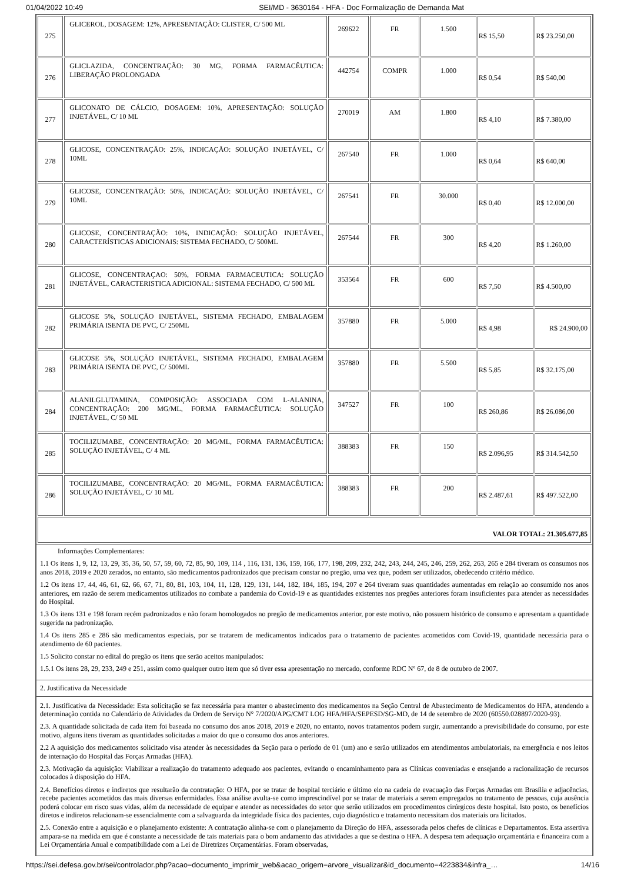01/04/2022 10:49 SEI/MD - 3630164 - HFA - Doc Formalização de Demanda Mat
| 275 | GLICEROL, DOSAGEM: 12%, APRESENTAÇÃO: CLISTER, C/ 500 ML | 269622 | FR | 1.500 | R$ 15,50 | R$ 23.250,00 |
| 276 | GLICLAZIDA, CONCENTRAÇÃO: 30 MG, FORMA FARMACÊUTICA: LIBERAÇÃO PROLONGADA | 442754 | COMPR | 1.000 | R$ 0,54 | R$ 540,00 |
| 277 | GLICONATO DE CÁLCIO, DOSAGEM: 10%, APRESENTAÇÃO: SOLUÇÃO INJETÁVEL, C/ 10 ML | 270019 | AM | 1.800 | R$ 4,10 | R$ 7.380,00 |
| 278 | GLICOSE, CONCENTRAÇÃO: 25%, INDICAÇÃO: SOLUÇÃO INJETÁVEL, C/ 10ML | 267540 | FR | 1.000 | R$ 0,64 | R$ 640,00 |
| 279 | GLICOSE, CONCENTRAÇÃO: 50%, INDICAÇÃO: SOLUÇÃO INJETÁVEL, C/ 10ML | 267541 | FR | 30.000 | R$ 0,40 | R$ 12.000,00 |
| 280 | GLICOSE, CONCENTRAÇÃO: 10%, INDICAÇÃO: SOLUÇÃO INJETÁVEL, CARACTERÍSTICAS ADICIONAIS: SISTEMA FECHADO, C/ 500ML | 267544 | FR | 300 | R$ 4,20 | R$ 1.260,00 |
| 281 | GLICOSE, CONCENTRAÇAO: 50%, FORMA FARMACEUTICA: SOLUÇÃO INJETÁVEL, CARACTERISTICA ADICIONAL: SISTEMA FECHADO, C/ 500 ML | 353564 | FR | 600 | R$ 7,50 | R$ 4.500,00 |
| 282 | GLICOSE 5%, SOLUÇÃO INJETÁVEL, SISTEMA FECHADO, EMBALAGEM PRIMÁRIA ISENTA DE PVC, C/ 250ML | 357880 | FR | 5.000 | R$ 4,98 | R$ 24.900,00 |
| 283 | GLICOSE 5%, SOLUÇÃO INJETÁVEL, SISTEMA FECHADO, EMBALAGEM PRIMÁRIA ISENTA DE PVC, C/ 500ML | 357880 | FR | 5.500 | R$ 5,85 | R$ 32.175,00 |
| 284 | ALANILGLUTAMINA, COMPOSIÇÃO: ASSOCIADA COM L-ALANINA, CONCENTRAÇÃO: 200 MG/ML, FORMA FARMACÊUTICA: SOLUÇÃO INJETÁVEL, C/ 50 ML | 347527 | FR | 100 | R$ 260,86 | R$ 26.086,00 |
| 285 | TOCILIZUMABE, CONCENTRAÇÃO: 20 MG/ML, FORMA FARMACÊUTICA: SOLUÇÃO INJETÁVEL, C/ 4 ML | 388383 | FR | 150 | R$ 2.096,95 | R$ 314.542,50 |
| 286 | TOCILIZUMABE, CONCENTRAÇÃO: 20 MG/ML, FORMA FARMACÊUTICA: SOLUÇÃO INJETÁVEL, C/ 10 ML | 388383 | FR | 200 | R$ 2.487,61 | R$ 497.522,00 |
| VALOR TOTAL: 21.305.677,85 | | | | | | |
Informações Complementares:
1.1 Os itens 1, 9, 12, 13, 29, 35, 36, 50, 57, 59, 60, 72, 85, 90, 109, 114 , 116, 131, 136, 159, 166, 177, 198, 209, 232, 242, 243, 244, 245, 246, 259, 262, 263, 265 e 284 tiveram os consumos nos anos 2018, 2019 e 2020 zerados, no entanto, são medicamentos padronizados que precisam constar no pregão, uma vez que, podem ser utilizados, obedecendo critério médico.
1.2 Os itens 17, 44, 46, 61, 62, 66, 67, 71, 80, 81, 103, 104, 11, 128, 129, 131, 144, 182, 184, 185, 194, 207 e 264 tiveram suas quantidades aumentadas em relação ao consumido nos anos anteriores, em razão de serem medicamentos utilizados no combate a pandemia do Covid-19 e as quantidades existentes nos pregões anteriores foram insuficientes para atender as necessidades do Hospital.
1.3 Os itens 131 e 198 foram recém padronizados e não foram homologados no pregão de medicamentos anterior, por este motivo, não possuem histórico de consumo e apresentam a quantidade sugerida na padronização.
1.4 Os itens 285 e 286 são medicamentos especiais, por se tratarem de medicamentos indicados para o tratamento de pacientes acometidos com Covid-19, quantidade necessária para o atendimento de 60 pacientes.
1.5 Solicito constar no edital do pregão os itens que serão aceitos manipulados:
1.5.1 Os itens 28, 29, 233, 249 e 251, assim como qualquer outro item que só tiver essa apresentação no mercado, conforme RDC Nº 67, de 8 de outubro de 2007.
2. Justificativa da Necessidade
2.1. Justificativa da Necessidade: Esta solicitação se faz necessária para manter o abastecimento dos medicamentos na Seção Central de Abastecimento de Medicamentos do HFA, atendendo a determinação contida no Calendário de Atividades da Ordem de Serviço N° 7/2020/APG/CMT LOG HFA/HFA/SEPESD/SG-MD, de 14 de setembro de 2020 (60550.028897/2020-93).
2.3. A quantidade solicitada de cada item foi baseada no consumo dos anos 2018, 2019 e 2020, no entanto, novos tratamentos podem surgir, aumentando a previsibilidade do consumo, por este motivo, alguns itens tiveram as quantidades solicitadas a maior do que o consumo dos anos anteriores.
2.2 A aquisição dos medicamentos solicitado visa atender às necessidades da Seção para o período de 01 (um) ano e serão utilizados em atendimentos ambulatoriais, na emergência e nos leitos de internação do Hospital das Forças Armadas (HFA).
2.3. Motivação da aquisição: Viabilizar a realização do tratamento adequado aos pacientes, evitando o encaminhamento para as Clínicas conveniadas e ensejando a racionalização de recursos colocados à disposição do HFA.
2.4. Benefícios diretos e indiretos que resultarão da contratação: O HFA, por se tratar de hospital terciário e último elo na cadeia de evacuação das Forças Armadas em Brasília e adjacências, recebe pacientes acometidos das mais diversas enfermidades. Essa análise avulta-se como imprescindível por se tratar de materiais a serem empregados no tratamento de pessoas, cuja ausência poderá colocar em risco suas vidas, além da necessidade de equipar e atender as necessidades do setor que serão utilizados em procedimentos cirúrgicos deste hospital. Isto posto, os benefícios diretos e indiretos relacionam-se essencialmente com a salvaguarda da integridade física dos pacientes, cujo diagnóstico e tratamento necessitam dos materiais ora licitados.
2.5. Conexão entre a aquisição e o planejamento existente: A contratação alinha-se com o planejamento da Direção do HFA, assessorada pelos chefes de clínicas e Departamentos. Esta assertiva ampara-se na medida em que é constante a necessidade de tais materiais para o bom andamento das atividades a que se destina o HFA. A despesa tem adequação orçamentária e financeira com a Lei Orçamentária Anual e compatibilidade com a Lei de Diretrizes Orçamentárias. Foram observadas,
https://sei.defesa.gov.br/sei/controlador.php?acao=documento_imprimir_web&acao_origem=arvore_visualizar&id_documento=4223834&infra_… 14/16